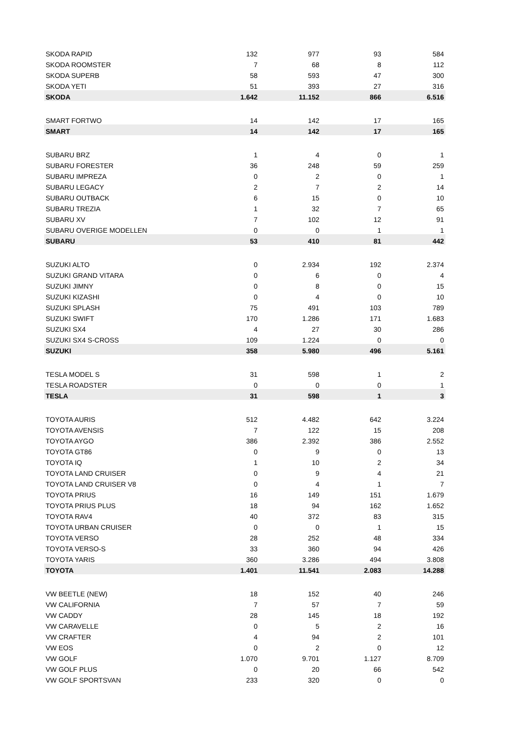| SKODA RAPID | 132 | 977 | 93 | 584 |
| SKODA ROOMSTER | 7 | 68 | 8 | 112 |
| SKODA SUPERB | 58 | 593 | 47 | 300 |
| SKODA YETI | 51 | 393 | 27 | 316 |
| SKODA | 1.642 | 11.152 | 866 | 6.516 |
| SMART FORTWO | 14 | 142 | 17 | 165 |
| SMART | 14 | 142 | 17 | 165 |
| SUBARU BRZ | 1 | 4 | 0 | 1 |
| SUBARU FORESTER | 36 | 248 | 59 | 259 |
| SUBARU IMPREZA | 0 | 2 | 0 | 1 |
| SUBARU LEGACY | 2 | 7 | 2 | 14 |
| SUBARU OUTBACK | 6 | 15 | 0 | 10 |
| SUBARU TREZIA | 1 | 32 | 7 | 65 |
| SUBARU XV | 7 | 102 | 12 | 91 |
| SUBARU OVERIGE MODELLEN | 0 | 0 | 1 | 1 |
| SUBARU | 53 | 410 | 81 | 442 |
| SUZUKI ALTO | 0 | 2.934 | 192 | 2.374 |
| SUZUKI GRAND VITARA | 0 | 6 | 0 | 4 |
| SUZUKI JIMNY | 0 | 8 | 0 | 15 |
| SUZUKI KIZASHI | 0 | 4 | 0 | 10 |
| SUZUKI SPLASH | 75 | 491 | 103 | 789 |
| SUZUKI SWIFT | 170 | 1.286 | 171 | 1.683 |
| SUZUKI SX4 | 4 | 27 | 30 | 286 |
| SUZUKI SX4 S-CROSS | 109 | 1.224 | 0 | 0 |
| SUZUKI | 358 | 5.980 | 496 | 5.161 |
| TESLA MODEL S | 31 | 598 | 1 | 2 |
| TESLA ROADSTER | 0 | 0 | 0 | 1 |
| TESLA | 31 | 598 | 1 | 3 |
| TOYOTA AURIS | 512 | 4.482 | 642 | 3.224 |
| TOYOTA AVENSIS | 7 | 122 | 15 | 208 |
| TOYOTA AYGO | 386 | 2.392 | 386 | 2.552 |
| TOYOTA GT86 | 0 | 9 | 0 | 13 |
| TOYOTA IQ | 1 | 10 | 2 | 34 |
| TOYOTA LAND CRUISER | 0 | 9 | 4 | 21 |
| TOYOTA LAND CRUISER V8 | 0 | 4 | 1 | 7 |
| TOYOTA PRIUS | 16 | 149 | 151 | 1.679 |
| TOYOTA PRIUS PLUS | 18 | 94 | 162 | 1.652 |
| TOYOTA RAV4 | 40 | 372 | 83 | 315 |
| TOYOTA URBAN CRUISER | 0 | 0 | 1 | 15 |
| TOYOTA VERSO | 28 | 252 | 48 | 334 |
| TOYOTA VERSO-S | 33 | 360 | 94 | 426 |
| TOYOTA YARIS | 360 | 3.286 | 494 | 3.808 |
| TOYOTA | 1.401 | 11.541 | 2.083 | 14.288 |
| VW BEETLE (NEW) | 18 | 152 | 40 | 246 |
| VW CALIFORNIA | 7 | 57 | 7 | 59 |
| VW CADDY | 28 | 145 | 18 | 192 |
| VW CARAVELLE | 0 | 5 | 2 | 16 |
| VW CRAFTER | 4 | 94 | 2 | 101 |
| VW EOS | 0 | 2 | 0 | 12 |
| VW GOLF | 1.070 | 9.701 | 1.127 | 8.709 |
| VW GOLF PLUS | 0 | 20 | 66 | 542 |
| VW GOLF SPORTSVAN | 233 | 320 | 0 | 0 |